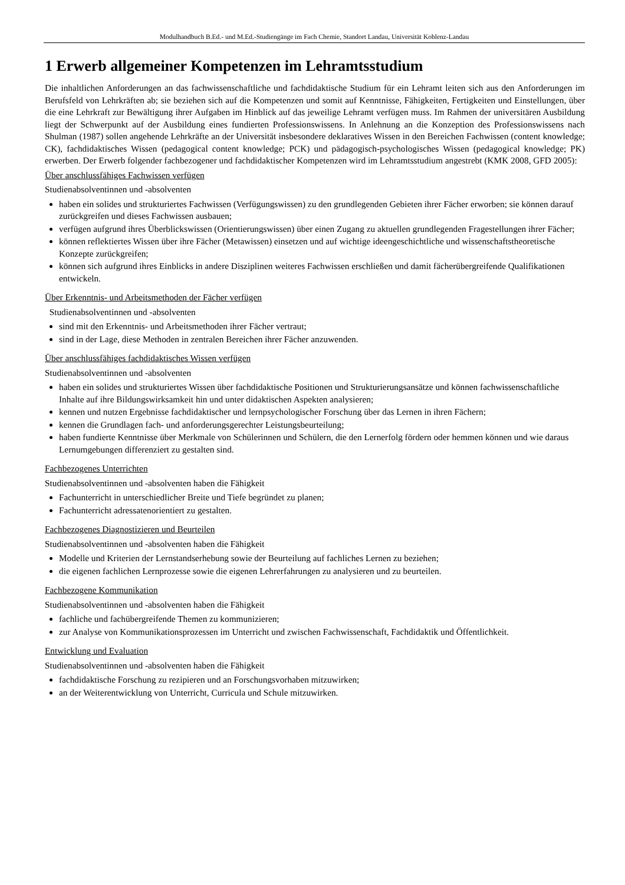Modulhandbuch B.Ed.- und M.Ed.-Studiengänge im Fach Chemie, Standort Landau, Universität Koblenz-Landau
1 Erwerb allgemeiner Kompetenzen im Lehramtsstudium
Die inhaltlichen Anforderungen an das fachwissenschaftliche und fachdidaktische Studium für ein Lehramt leiten sich aus den Anforderungen im Berufsfeld von Lehrkräften ab; sie beziehen sich auf die Kompetenzen und somit auf Kenntnisse, Fähigkeiten, Fertigkeiten und Einstellungen, über die eine Lehrkraft zur Bewältigung ihrer Aufgaben im Hinblick auf das jeweilige Lehramt verfügen muss. Im Rahmen der universitären Ausbildung liegt der Schwerpunkt auf der Ausbildung eines fundierten Professionswissens. In Anlehnung an die Konzeption des Professionswissens nach Shulman (1987) sollen angehende Lehrkräfte an der Universität insbesondere deklaratives Wissen in den Bereichen Fachwissen (content knowledge; CK), fachdidaktisches Wissen (pedagogical content knowledge; PCK) und pädagogisch-psychologisches Wissen (pedagogical knowledge; PK) erwerben. Der Erwerb folgender fachbezogener und fachdidaktischer Kompetenzen wird im Lehramtsstudium angestrebt (KMK 2008, GFD 2005):
Über anschlussfähiges Fachwissen verfügen
Studienabsolventinnen und -absolventen
haben ein solides und strukturiertes Fachwissen (Verfügungswissen) zu den grundlegenden Gebieten ihrer Fächer erworben; sie können darauf zurückgreifen und dieses Fachwissen ausbauen;
verfügen aufgrund ihres Überblickswissen (Orientierungswissen) über einen Zugang zu aktuellen grundlegenden Fragestellungen ihrer Fächer;
können reflektiertes Wissen über ihre Fächer (Metawissen) einsetzen und auf wichtige ideengeschichtliche und wissenschaftstheoretische Konzepte zurückgreifen;
können sich aufgrund ihres Einblicks in andere Disziplinen weiteres Fachwissen erschließen und damit fächerübergreifende Qualifikationen entwickeln.
Über Erkenntnis- und Arbeitsmethoden der Fächer verfügen
Studienabsolventinnen und -absolventen
sind mit den Erkenntnis- und Arbeitsmethoden ihrer Fächer vertraut;
sind in der Lage, diese Methoden in zentralen Bereichen ihrer Fächer anzuwenden.
Über anschlussfähiges fachdidaktisches Wissen verfügen
Studienabsolventinnen und -absolventen
haben ein solides und strukturiertes Wissen über fachdidaktische Positionen und Strukturierungsansätze und können fachwissenschaftliche Inhalte auf ihre Bildungswirksamkeit hin und unter didaktischen Aspekten analysieren;
kennen und nutzen Ergebnisse fachdidaktischer und lernpsychologischer Forschung über das Lernen in ihren Fächern;
kennen die Grundlagen fach- und anforderungsgerechter Leistungsbeurteilung;
haben fundierte Kenntnisse über Merkmale von Schülerinnen und Schülern, die den Lernerfolg fördern oder hemmen können und wie daraus Lernumgebungen differenziert zu gestalten sind.
Fachbezogenes Unterrichten
Studienabsolventinnen und -absolventen haben die Fähigkeit
Fachunterricht in unterschiedlicher Breite und Tiefe begründet zu planen;
Fachunterricht adressatenorientiert zu gestalten.
Fachbezogenes Diagnostizieren und Beurteilen
Studienabsolventinnen und -absolventen haben die Fähigkeit
Modelle und Kriterien der Lernstandserhebung sowie der Beurteilung auf fachliches Lernen zu beziehen;
die eigenen fachlichen Lernprozesse sowie die eigenen Lehrerfahrungen zu analysieren und zu beurteilen.
Fachbezogene Kommunikation
Studienabsolventinnen und -absolventen haben die Fähigkeit
fachliche und fachübergreifende Themen zu kommunizieren;
zur Analyse von Kommunikationsprozessen im Unterricht und zwischen Fachwissenschaft, Fachdidaktik und Öffentlichkeit.
Entwicklung und Evaluation
Studienabsolventinnen und -absolventen haben die Fähigkeit
fachdidaktische Forschung zu rezipieren und an Forschungsvorhaben mitzuwirken;
an der Weiterentwicklung von Unterricht, Curricula und Schule mitzuwirken.